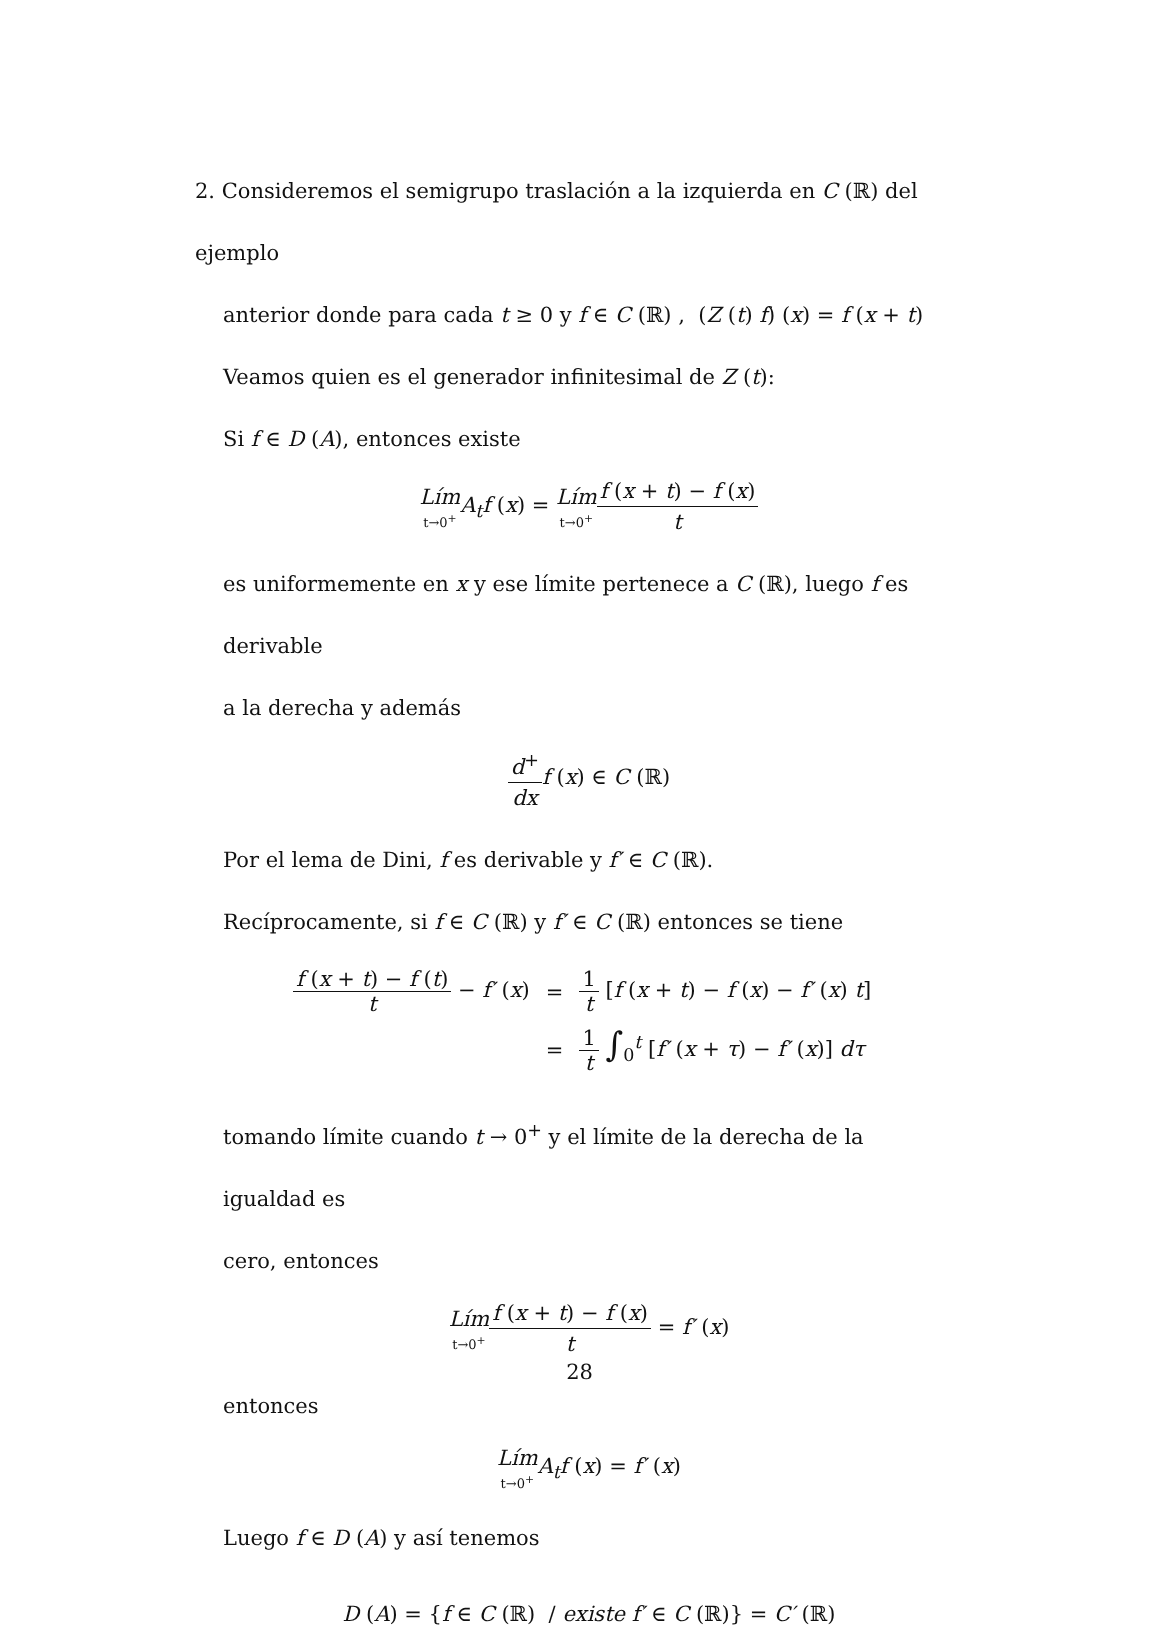2. Consideremos el semigrupo traslación a la izquierda en C (ℝ) del ejemplo
anterior donde para cada t ≥ 0 y f ∈ C (ℝ) , (Z (t) f) (x) = f (x + t)
Veamos quien es el generador infinitesimal de Z (t):
Si f ∈ D (A), entonces existe
Lím<sub>t→0<sup>+</sup></sub>A<sub>t</sub>f (x) = Lím<sub>t→0<sup>+</sup></sub>f (x + t) − f (x) t
es uniformemente en x y ese límite pertenece a C (ℝ), luego f es derivable
a la derecha y además
d<sup>+</sup> dx f (x) ∈ C (ℝ)
Por el lema de Dini, f es derivable y f′ ∈ C (ℝ).
Recíprocamente, si f ∈ C (ℝ) y f′ ∈ C (ℝ) entonces se tiene
| f ( x + t ) − f ( t ) t − f′ ( x ) | = | 1 t [ f ( x + t ) − f ( x ) − f′ ( x ) t ] |
| | = | 1 t ∫<sub>0</sub><sup>t</sup> [ f′ ( x + τ ) − f′ ( x )] dτ |
tomando límite cuando t → 0<sup>+</sup> y el límite de la derecha de la igualdad es
cero, entonces
Lím<sub>t→0<sup>+</sup></sub>f (x + t) − f (x) t = f′ (x)
entonces
Lím<sub>t→0<sup>+</sup></sub>A<sub>t</sub>f (x) = f′ (x)
Luego f ∈ D (A) y así tenemos
D (A) = {f ∈ C (ℝ) / existe f′ ∈ C (ℝ)} = C′ (ℝ)
28